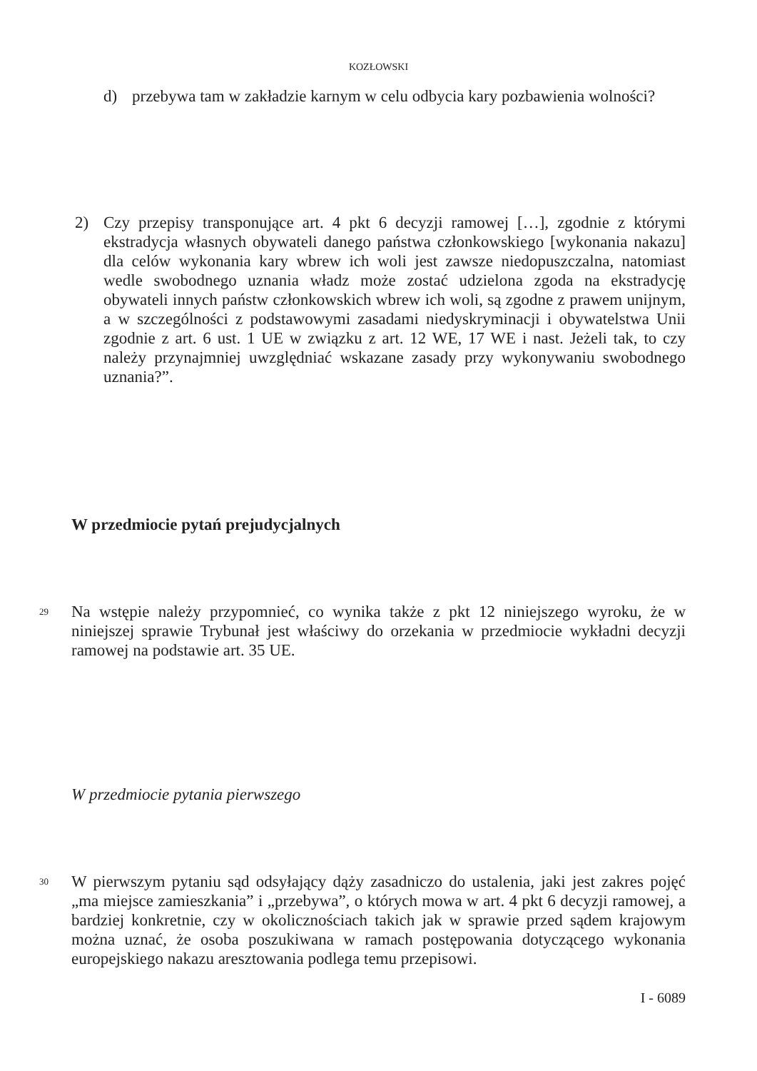KOZŁOWSKI
d) przebywa tam w zakładzie karnym w celu odbycia kary pozbawienia wolności?
2) Czy przepisy transponujące art. 4 pkt 6 decyzji ramowej […], zgodnie z którymi ekstradycja własnych obywateli danego państwa członkowskiego [wykonania nakazu] dla celów wykonania kary wbrew ich woli jest zawsze niedopuszczalna, natomiast wedle swobodnego uznania władz może zostać udzielona zgoda na ekstradycję obywateli innych państw członkowskich wbrew ich woli, są zgodne z prawem unijnym, a w szczególności z podstawowymi zasadami niedyskryminacji i obywatelstwa Unii zgodnie z art. 6 ust. 1 UE w związku z art. 12 WE, 17 WE i nast. Jeżeli tak, to czy należy przynajmniej uwzględniać wskazane zasady przy wykonywaniu swobodnego uznania?”.
W przedmiocie pytań prejudycjalnych
29
Na wstępie należy przypomnieć, co wynika także z pkt 12 niniejszego wyroku, że w niniejszej sprawie Trybunał jest właściwy do orzekania w przedmiocie wykładni decyzji ramowej na podstawie art. 35 UE.
W przedmiocie pytania pierwszego
30
W pierwszym pytaniu sąd odsyłający dąży zasadniczo do ustalenia, jaki jest zakres pojęć „ma miejsce zamieszkania” i „przebywa”, o których mowa w art. 4 pkt 6 decyzji ramowej, a bardziej konkretnie, czy w okolicznościach takich jak w sprawie przed sądem krajowym można uznać, że osoba poszukiwana w ramach postępowania dotyczącego wykonania europejskiego nakazu aresztowania podlega temu przepisowi.
I - 6089